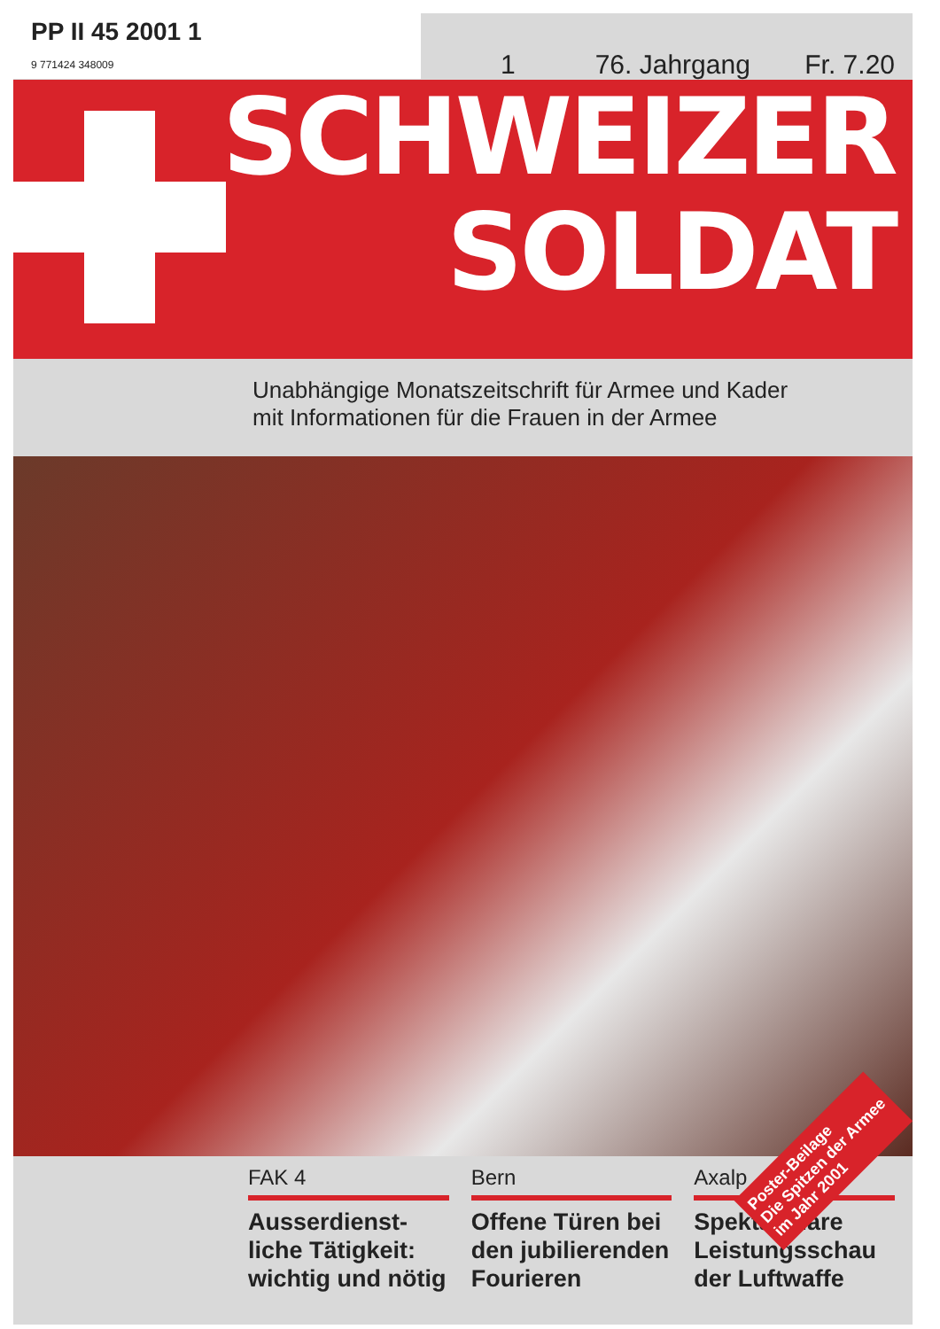PP II 45 2001 1
9 771424 348009
1 76. Jahrgang Fr. 7.20
SCHWEIZER
SOLDAT
Unabhängige Monatszeitschrift für Armee und Kader
mit Informationen für die Frauen in der Armee
Poster-Beilage
Die Spitzen der Armee
im Jahr 2001
FAK 4
Ausserdienst-
liche Tätigkeit:
wichtig und nötig
Bern
Offene Türen bei
den jubilierenden
Fourieren
Axalp
Spektakuläre
Leistungsschau
der Luftwaffe